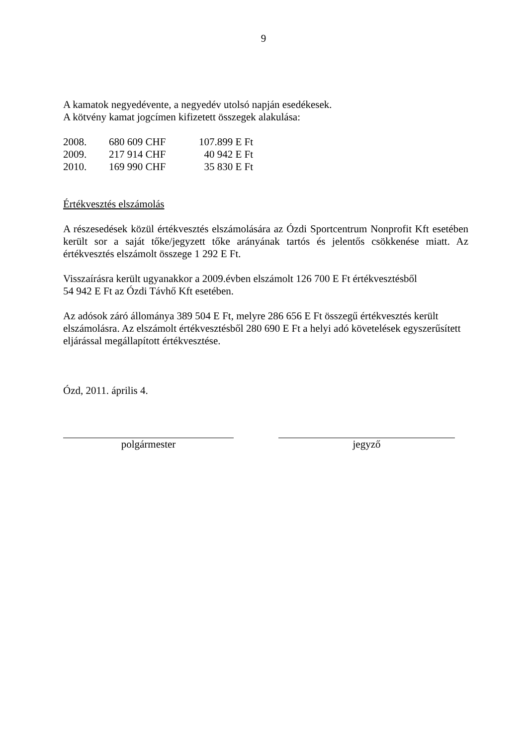9
A kamatok negyedévente, a negyedév utolsó napján esedékesek.
A kötvény kamat jogcímen kifizetett összegek alakulása:
| 2008. | 680 609 CHF | 107.899 E Ft |
| 2009. | 217 914 CHF | 40 942 E Ft |
| 2010. | 169 990 CHF | 35 830 E Ft |
Értékvesztés elszámolás
A részesedések közül értékvesztés elszámolására az Ózdi Sportcentrum Nonprofit Kft esetében került sor a saját tőke/jegyzett tőke arányának tartós és jelentős csökkenése miatt. Az értékvesztés elszámolt összege 1 292 E Ft.
Visszaírásra került ugyanakkor a 2009.évben elszámolt 126 700 E Ft értékvesztésből
54 942 E Ft az Ózdi Távhő Kft esetében.
Az adósok záró állománya 389 504 E Ft, melyre 286 656 E Ft összegű értékvesztés került elszámolásra. Az elszámolt értékvesztésből 280 690 E Ft a helyi adó követelések egyszerűsített eljárással megállapított értékvesztése.
Ózd, 2011. április 4.
polgármester jegyző